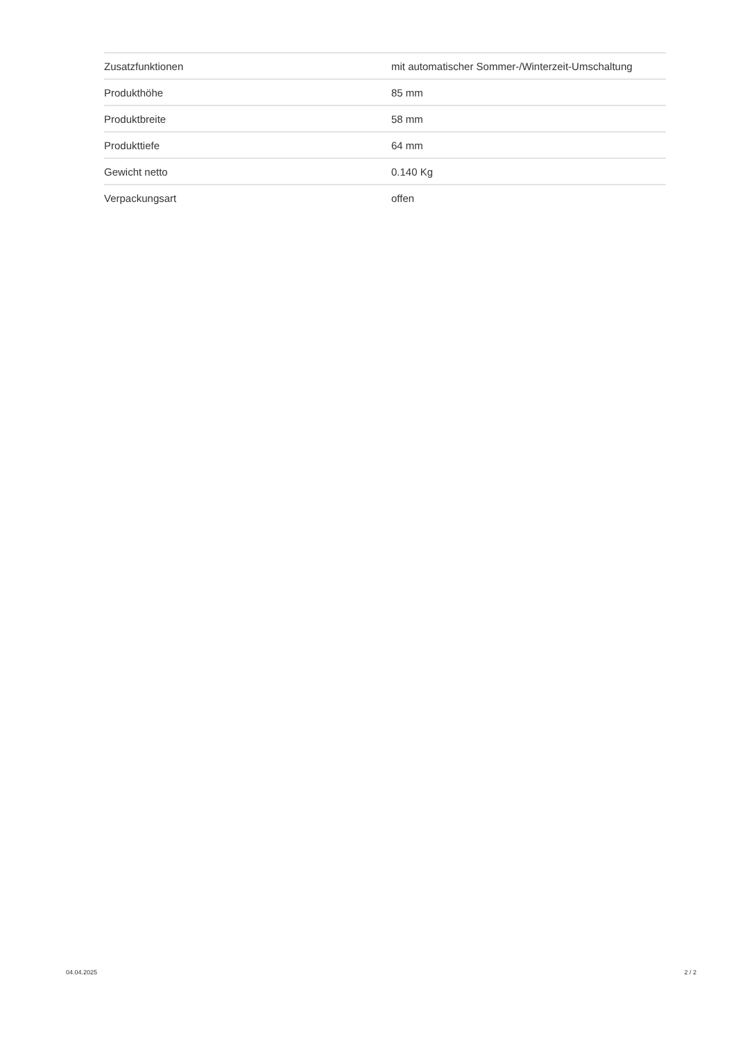| Zusatzfunktionen | mit automatischer Sommer-/Winterzeit-Umschaltung |
| Produkthöhe | 85 mm |
| Produktbreite | 58 mm |
| Produkttiefe | 64 mm |
| Gewicht netto | 0.140 Kg |
| Verpackungsart | offen |
04.04.2025 2 / 2